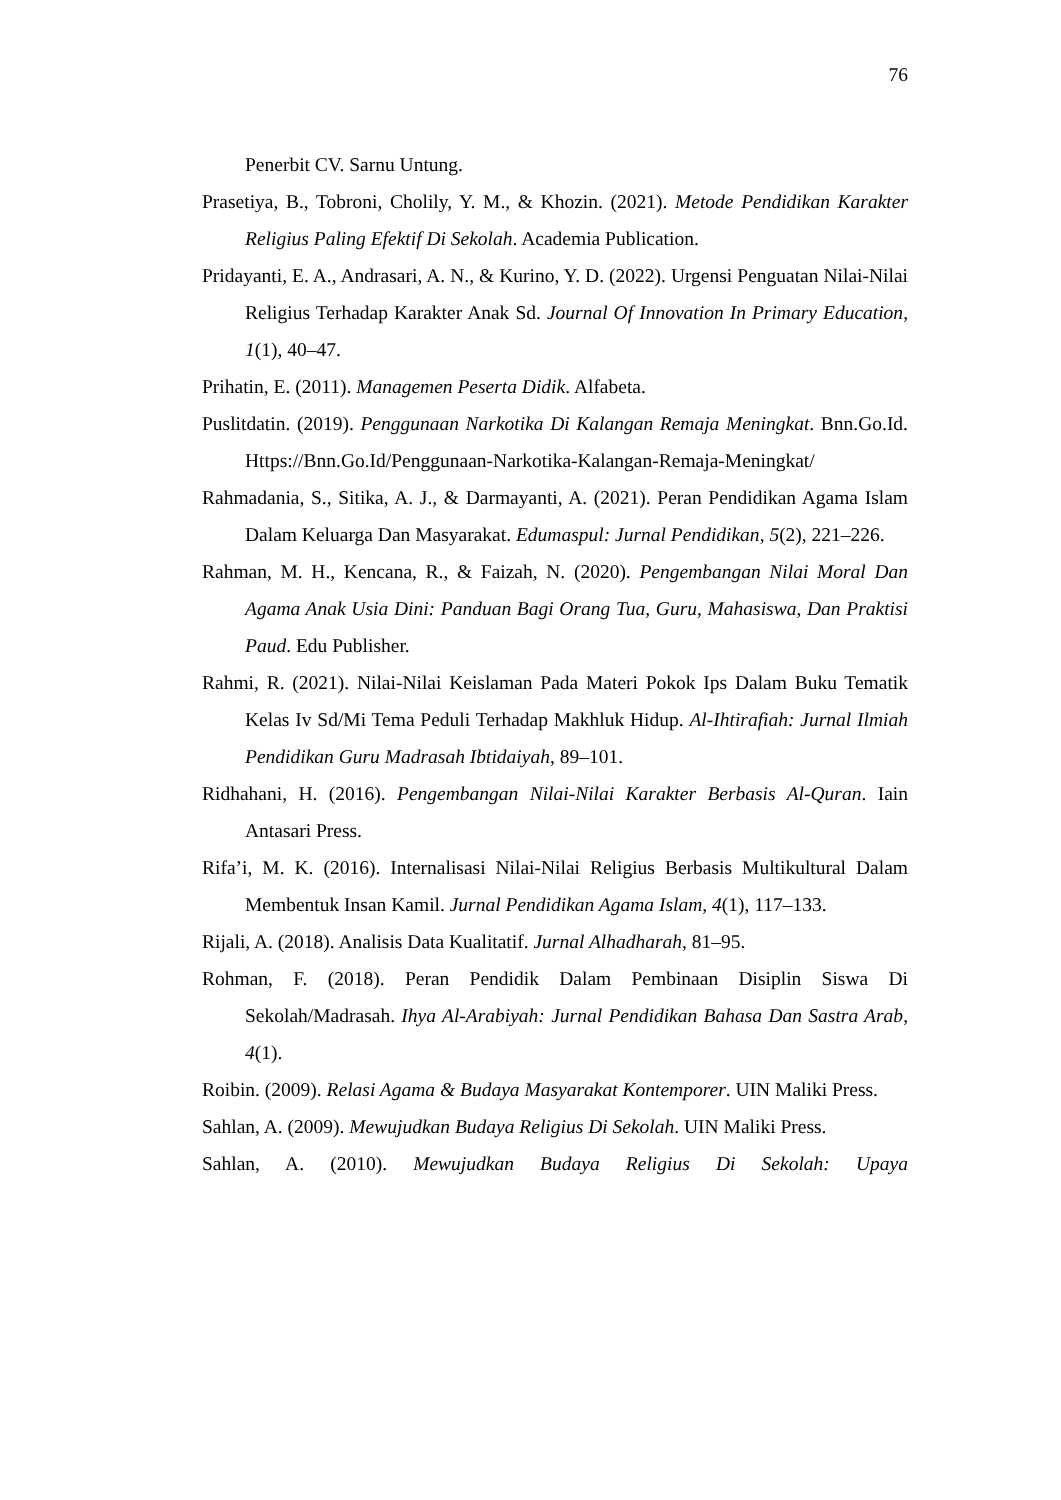76
Penerbit CV. Sarnu Untung.
Prasetiya, B., Tobroni, Cholily, Y. M., & Khozin. (2021). Metode Pendidikan Karakter Religius Paling Efektif Di Sekolah. Academia Publication.
Pridayanti, E. A., Andrasari, A. N., & Kurino, Y. D. (2022). Urgensi Penguatan Nilai-Nilai Religius Terhadap Karakter Anak Sd. Journal Of Innovation In Primary Education, 1(1), 40–47.
Prihatin, E. (2011). Managemen Peserta Didik. Alfabeta.
Puslitdatin. (2019). Penggunaan Narkotika Di Kalangan Remaja Meningkat. Bnn.Go.Id. Https://Bnn.Go.Id/Penggunaan-Narkotika-Kalangan-Remaja-Meningkat/
Rahmadania, S., Sitika, A. J., & Darmayanti, A. (2021). Peran Pendidikan Agama Islam Dalam Keluarga Dan Masyarakat. Edumaspul: Jurnal Pendidikan, 5(2), 221–226.
Rahman, M. H., Kencana, R., & Faizah, N. (2020). Pengembangan Nilai Moral Dan Agama Anak Usia Dini: Panduan Bagi Orang Tua, Guru, Mahasiswa, Dan Praktisi Paud. Edu Publisher.
Rahmi, R. (2021). Nilai-Nilai Keislaman Pada Materi Pokok Ips Dalam Buku Tematik Kelas Iv Sd/Mi Tema Peduli Terhadap Makhluk Hidup. Al-Ihtirafiah: Jurnal Ilmiah Pendidikan Guru Madrasah Ibtidaiyah, 89–101.
Ridhahani, H. (2016). Pengembangan Nilai-Nilai Karakter Berbasis Al-Quran. Iain Antasari Press.
Rifa’i, M. K. (2016). Internalisasi Nilai-Nilai Religius Berbasis Multikultural Dalam Membentuk Insan Kamil. Jurnal Pendidikan Agama Islam, 4(1), 117–133.
Rijali, A. (2018). Analisis Data Kualitatif. Jurnal Alhadharah, 81–95.
Rohman, F. (2018). Peran Pendidik Dalam Pembinaan Disiplin Siswa Di Sekolah/Madrasah. Ihya Al-Arabiyah: Jurnal Pendidikan Bahasa Dan Sastra Arab, 4(1).
Roibin. (2009). Relasi Agama & Budaya Masyarakat Kontemporer. UIN Maliki Press.
Sahlan, A. (2009). Mewujudkan Budaya Religius Di Sekolah. UIN Maliki Press.
Sahlan, A. (2010). Mewujudkan Budaya Religius Di Sekolah: Upaya